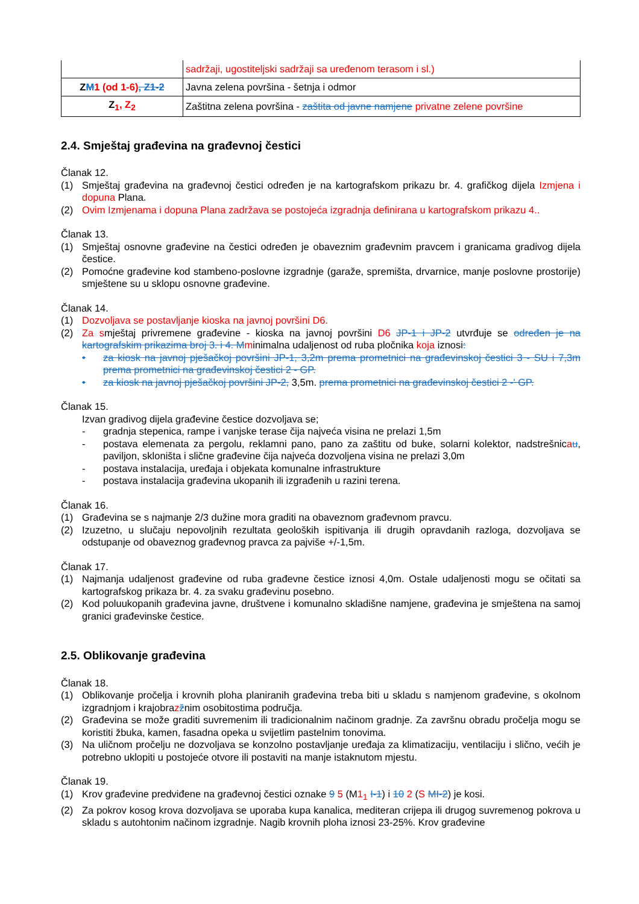| | sadržaji, ugostiteljski sadržaji sa uređenom terasom i sl.) |
| Z M 1 (od 1-6) , Z1-2 | Javna zelena površina - šetnja i odmor |
| Z<sub>1</sub> , Z<sub>2</sub> | Zaštitna zelena površina - zaštita od javne namjene privatne zelene površine |
2.4. Smještaj građevina na građevnoj čestici
Članak 12.
(1) Smještaj građevina na građevnoj čestici određen je na kartografskom prikazu br. 4. grafičkog dijela Izmjena i dopuna Plana.
(2) Ovim Izmjenama i dopuna Plana zadržava se postojeća izgradnja definirana u kartografskom prikazu 4..
Članak 13.
(1) Smještaj osnovne građevine na čestici određen je obaveznim građevnim pravcem i granicama gradivog dijela čestice.
(2) Pomoćne građevine kod stambeno-poslovne izgradnje (garaže, spremišta, drvarnice, manje poslovne prostorije) smještene su u sklopu osnovne građevine.
Članak 14.
(1) Dozvoljava se postavljanje kioska na javnoj površini D6.
(2) Za smještaj privremene građevine - kioska na javnoj površini D6 JP-1 i JP-2 utvrđuje se određen je na kartografskim prikazima broj 3. i 4. M minimalna udaljenost od ruba pločnika koja iznosi:
• za kiosk na javnoj pješačkoj površini JP-1, 3,2m prema prometnici na građevinskoj čestici 3 - SU i 7,3m prema prometnici na građevinskoj čestici 2 - GP.
• za kiosk na javnoj pješačkoj površini JP-2, 3,5m. prema prometnici na građevinskoj čestici 2 -' GP.
Članak 15.
Izvan gradivog dijela građevine čestice dozvoljava se;
- gradnja stepenica, rampe i vanjske terase čija najveća visina ne prelazi 1,5m
- postava elemenata za pergolu, reklamni pano, pano za zaštitu od buke, solarni kolektor, nadstrešnicau, paviljon, skloništa i slične građevine čija najveća dozvoljena visina ne prelazi 3,0m
- postava instalacija, uređaja i objekata komunalne infrastrukture
- postava instalacija građevina ukopanih ili izgrađenih u razini terena.
Članak 16.
(1) Građevina se s najmanje 2/3 dužine mora graditi na obaveznom građevnom pravcu.
(2) Izuzetno, u slučaju nepovoljnih rezultata geoloških ispitivanja ili drugih opravdanih razloga, dozvoljava se odstupanje od obaveznog građevnog pravca za pajviše +/-1,5m.
Članak 17.
(1) Najmanja udaljenost građevine od ruba građevne čestice iznosi 4,0m. Ostale udaljenosti mogu se očitati sa kartografskog prikaza br. 4. za svaku građevinu posebno.
(2) Kod poluukopanih građevina javne, društvene i komunalno skladišne namjene, građevina je smještena na samoj granici građevinske čestice.
2.5. Oblikovanje građevina
Članak 18.
(1) Oblikovanje pročelja i krovnih ploha planiranih građevina treba biti u skladu s namjenom građevine, s okolnom izgradnjom i krajobrazžnim osobitostima područja.
(2) Građevina se može graditi suvremenim ili tradicionalnim načinom gradnje. Za završnu obradu pročelja mogu se koristiti žbuka, kamen, fasadna opeka u svijetlim pastelnim tonovima.
(3) Na uličnom pročelju ne dozvoljava se konzolno postavljanje uređaja za klimatizaciju, ventilaciju i slično, većih je potrebno uklopiti u postojeće otvore ili postaviti na manje istaknutom mjestu.
Članak 19.
(1) Krov građevine predviđene na građevnoj čestici oznake 9 5 (M1<sub>1</sub> I-1) i 10 2 (S MI-2) je kosi.
(2) Za pokrov kosog krova dozvoljava se uporaba kupa kanalica, mediteran crijepa ili drugog suvremenog pokrova u skladu s autohtonim načinom izgradnje. Nagib krovnih ploha iznosi 23-25%. Krov građevine